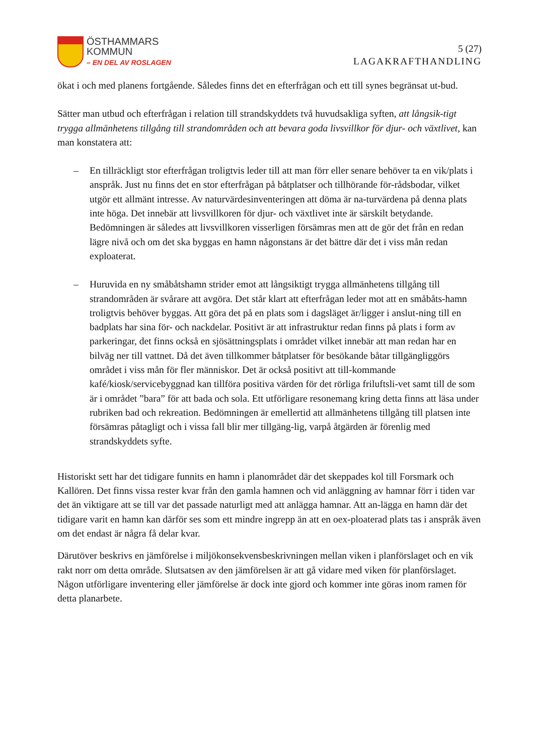ÖSTHAMMARS
KOMMUN
– EN DEL AV ROSLAGEN
5 (27)
LAGAKRAFTHANDLING
ökat i och med planens fortgående. Således finns det en efterfrågan och ett till synes begränsat ut-bud.
Sätter man utbud och efterfrågan i relation till strandskyddets två huvudsakliga syften, att långsik-tigt trygga allmänhetens tillgång till strandområden och att bevara goda livsvillkor för djur- och växtlivet, kan man konstatera att:
– En tillräckligt stor efterfrågan troligtvis leder till att man förr eller senare behöver ta en vik/plats i anspråk. Just nu finns det en stor efterfrågan på båtplatser och tillhörande för-rådsbodar, vilket utgör ett allmänt intresse. Av naturvärdesinventeringen att döma är na-turvärdena på denna plats inte höga. Det innebär att livsvillkoren för djur- och växtlivet inte är särskilt betydande. Bedömningen är således att livsvillkoren visserligen försämras men att de gör det från en redan lägre nivå och om det ska byggas en hamn någonstans är det bättre där det i viss mån redan exploaterat.
– Huruvida en ny småbåtshamn strider emot att långsiktigt trygga allmänhetens tillgång till strandområden är svårare att avgöra. Det står klart att efterfrågan leder mot att en småbåts-hamn troligtvis behöver byggas. Att göra det på en plats som i dagsläget är/ligger i anslut-ning till en badplats har sina för- och nackdelar. Positivt är att infrastruktur redan finns på plats i form av parkeringar, det finns också en sjösättningsplats i området vilket innebär att man redan har en bilväg ner till vattnet. Då det även tillkommer båtplatser för besökande båtar tillgängliggörs området i viss mån för fler människor. Det är också positivt att till-kommande kafé/kiosk/servicebyggnad kan tillföra positiva värden för det rörliga friluftsli-vet samt till de som är i området ”bara” för att bada och sola. Ett utförligare resonemang kring detta finns att läsa under rubriken bad och rekreation. Bedömningen är emellertid att allmänhetens tillgång till platsen inte försämras påtagligt och i vissa fall blir mer tillgäng-lig, varpå åtgärden är förenlig med strandskyddets syfte.
Historiskt sett har det tidigare funnits en hamn i planområdet där det skeppades kol till Forsmark och Kallören. Det finns vissa rester kvar från den gamla hamnen och vid anläggning av hamnar förr i tiden var det än viktigare att se till var det passade naturligt med att anlägga hamnar. Att an-lägga en hamn där det tidigare varit en hamn kan därför ses som ett mindre ingrepp än att en oex-ploaterad plats tas i anspråk även om det endast är några få delar kvar.
Därutöver beskrivs en jämförelse i miljökonsekvensbeskrivningen mellan viken i planförslaget och en vik rakt norr om detta område. Slutsatsen av den jämförelsen är att gå vidare med viken för planförslaget. Någon utförligare inventering eller jämförelse är dock inte gjord och kommer inte göras inom ramen för detta planarbete.